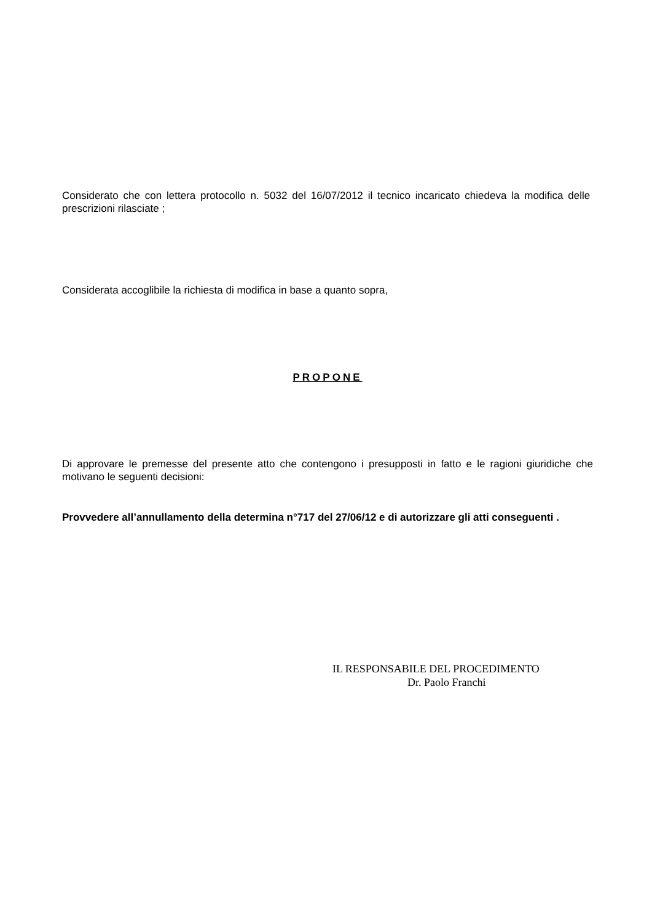Considerato che con lettera protocollo n. 5032 del 16/07/2012 il tecnico incaricato chiedeva la modifica delle prescrizioni rilasciate ;
Considerata accoglibile la richiesta di modifica in base a quanto sopra,
PROPONE
Di approvare le premesse del presente atto che contengono i presupposti in fatto e le ragioni giuridiche che motivano le seguenti decisioni:
Provvedere all’annullamento della determina n°717 del 27/06/12 e di autorizzare gli atti conseguenti .
IL RESPONSABILE DEL PROCEDIMENTO
Dr. Paolo Franchi